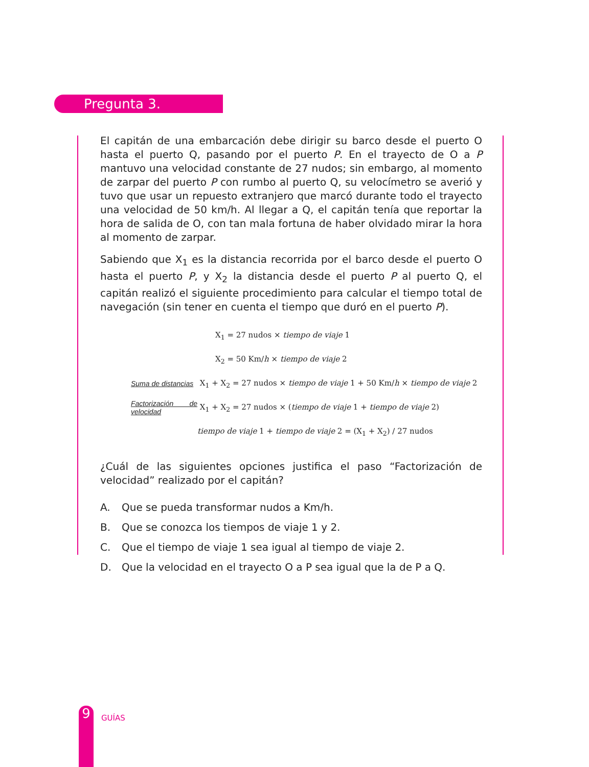Pregunta 3.
El capitán de una embarcación debe dirigir su barco desde el puerto O hasta el puerto Q, pasando por el puerto P. En el trayecto de O a P mantuvo una velocidad constante de 27 nudos; sin embargo, al momento de zarpar del puerto P con rumbo al puerto Q, su velocímetro se averió y tuvo que usar un repuesto extranjero que marcó durante todo el trayecto una velocidad de 50 km/h. Al llegar a Q, el capitán tenía que reportar la hora de salida de O, con tan mala fortuna de haber olvidado mirar la hora al momento de zarpar.
Sabiendo que X<sub>1</sub> es la distancia recorrida por el barco desde el puerto O hasta el puerto P, y X<sub>2</sub> la distancia desde el puerto P al puerto Q, el capitán realizó el siguiente procedimiento para calcular el tiempo total de navegación (sin tener en cuenta el tiempo que duró en el puerto P).
X<sub>1</sub> = 27 nudos × tiempo de viaje 1
X<sub>2</sub> = 50 Km/h × tiempo de viaje 2
Suma de distancias X<sub>1</sub> + X<sub>2</sub> = 27 nudos × tiempo de viaje 1 + 50 Km/h × tiempo de viaje 2
Factorización de velocidad X<sub>1</sub> + X<sub>2</sub> = 27 nudos × (tiempo de viaje 1 + tiempo de viaje 2)
tiempo de viaje 1 + tiempo de viaje 2 = (X<sub>1</sub> + X<sub>2</sub>) / 27 nudos
¿Cuál de las siguientes opciones justifica el paso “Factorización de velocidad” realizado por el capitán?
A. Que se pueda transformar nudos a Km/h.
B. Que se conozca los tiempos de viaje 1 y 2.
C. Que el tiempo de viaje 1 sea igual al tiempo de viaje 2.
D. Que la velocidad en el trayecto O a P sea igual que la de P a Q.
9 GUÍAS